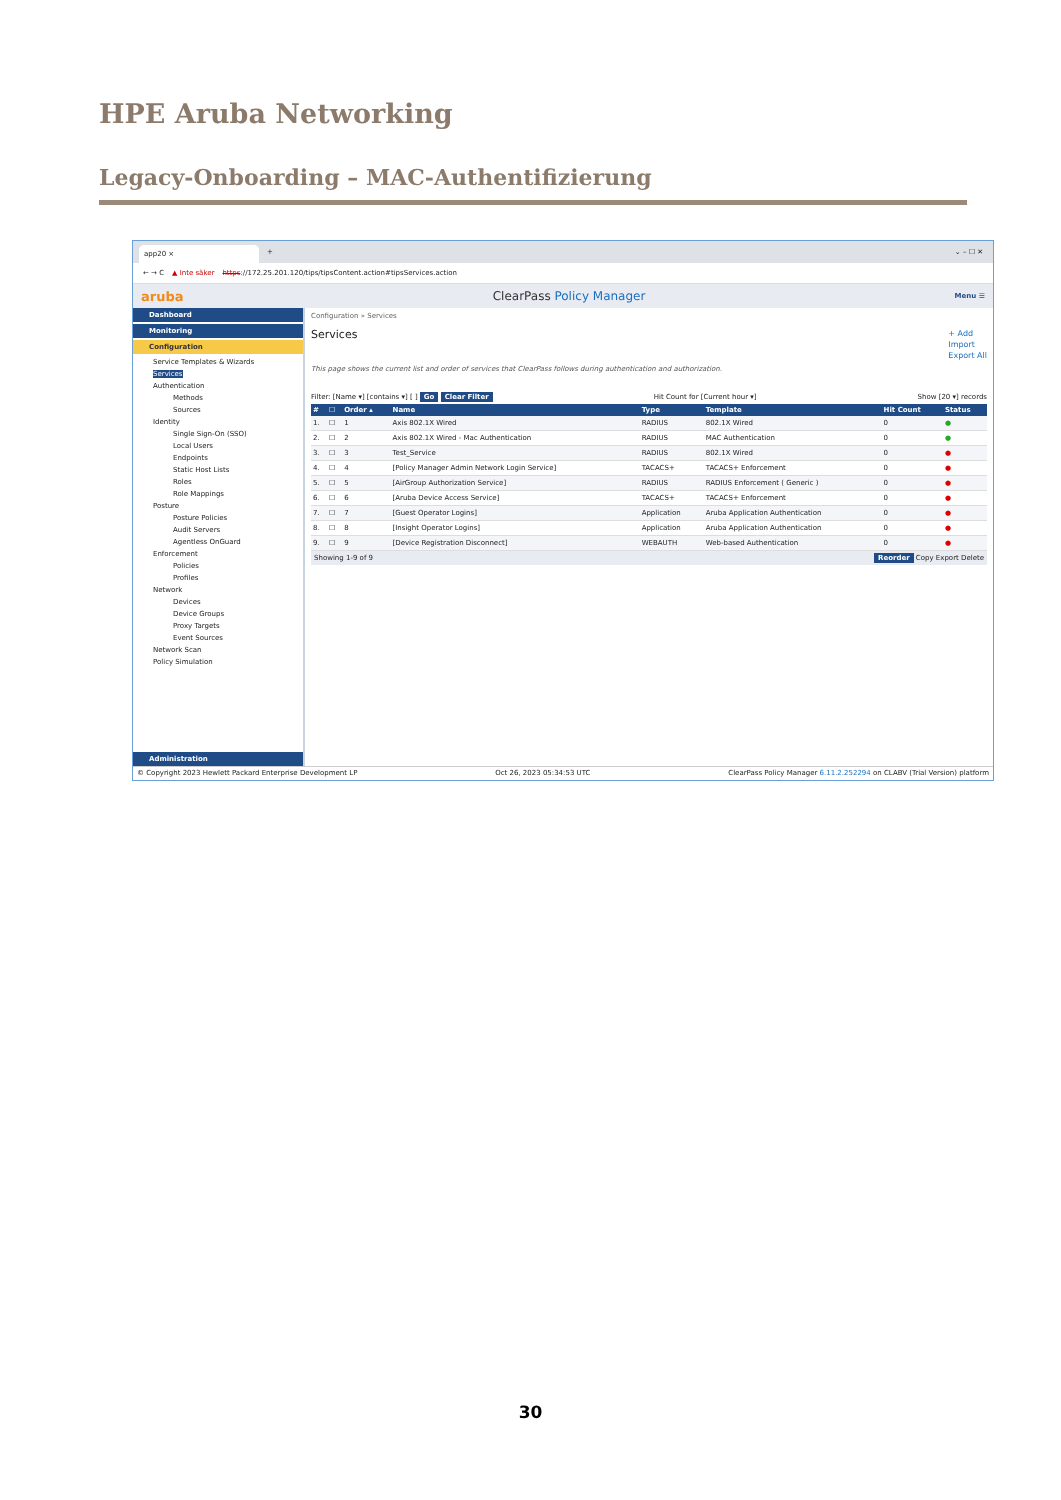HPE Aruba Networking
Legacy-Onboarding – MAC-Authentifizierung
app20 ×
+ ⌄ – ☐ ✕
← → C ▲ Inte säker https://172.25.201.120/tips/tipsContent.action#tipsServices.action
aruba ClearPass Policy Manager Menu ☰
Dashboard
Monitoring
Configuration
Service Templates & Wizards
Services
Authentication
Methods
Sources
Identity
Single Sign-On (SSO)
Local Users
Endpoints
Static Host Lists
Roles
Role Mappings
Posture
Posture Policies
Audit Servers
Agentless OnGuard
Enforcement
Policies
Profiles
Network
Devices
Device Groups
Proxy Targets
Event Sources
Network Scan
Policy Simulation
Administration
Configuration » Services
Services
+ Add
Import
Export All
This page shows the current list and order of services that ClearPass follows during authentication and authorization.
Filter: [Name ▾] [contains ▾] [ ] Go Clear Filter Hit Count for [Current hour ▾] Show [20 ▾] records
| # | ☐ | Order ▴ | Name | Type | Template | Hit Count | Status |
| --- | --- | --- | --- | --- | --- | --- | --- |
| 1. | ☐ | 1 | Axis 802.1X Wired | RADIUS | 802.1X Wired | 0 | ● |
| 2. | ☐ | 2 | Axis 802.1X Wired - Mac Authentication | RADIUS | MAC Authentication | 0 | ● |
| 3. | ☐ | 3 | Test_Service | RADIUS | 802.1X Wired | 0 | ● |
| 4. | ☐ | 4 | [Policy Manager Admin Network Login Service] | TACACS+ | TACACS+ Enforcement | 0 | ● |
| 5. | ☐ | 5 | [AirGroup Authorization Service] | RADIUS | RADIUS Enforcement ( Generic ) | 0 | ● |
| 6. | ☐ | 6 | [Aruba Device Access Service] | TACACS+ | TACACS+ Enforcement | 0 | ● |
| 7. | ☐ | 7 | [Guest Operator Logins] | Application | Aruba Application Authentication | 0 | ● |
| 8. | ☐ | 8 | [Insight Operator Logins] | Application | Aruba Application Authentication | 0 | ● |
| 9. | ☐ | 9 | [Device Registration Disconnect] | WEBAUTH | Web-based Authentication | 0 | ● |
Showing 1-9 of 9 Reorder Copy Export Delete
© Copyright 2023 Hewlett Packard Enterprise Development LP Oct 26, 2023 05:34:53 UTC ClearPass Policy Manager 6.11.2.252294 on CLABV (Trial Version) platform
30